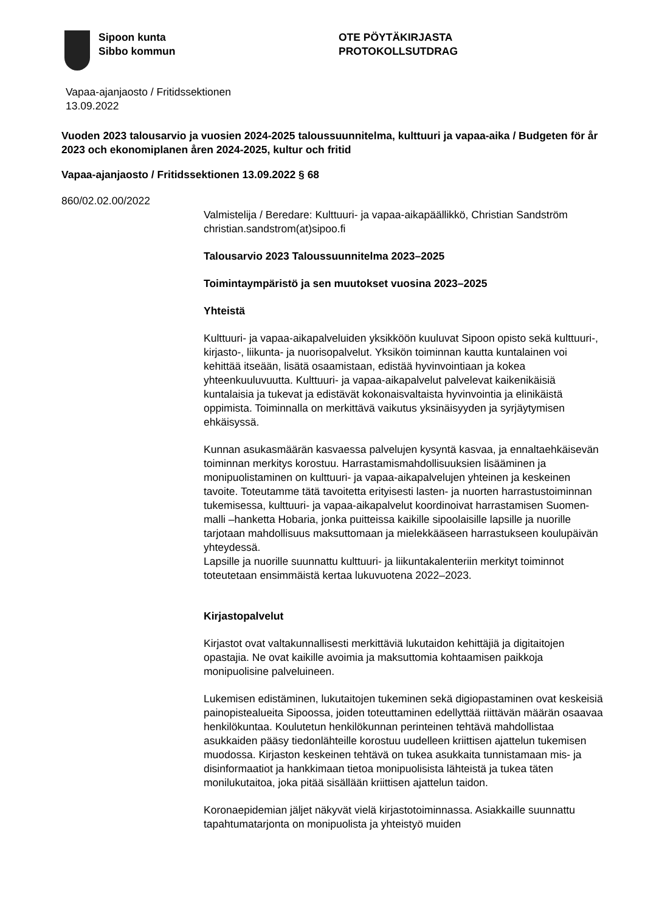Sipoon kunta
Sibbo kommun
OTE PÖYTÄKIRJASTA
PROTOKOLLSUTDRAG
Vapaa-ajanjaosto / Fritidssektionen
13.09.2022
Vuoden 2023 talousarvio ja vuosien 2024-2025 taloussuunnitelma, kulttuuri ja vapaa-aika / Budgeten för år 2023 och ekonomiplanen åren 2024-2025, kultur och fritid
Vapaa-ajanjaosto / Fritidssektionen 13.09.2022 § 68
860/02.02.00/2022
Valmistelija / Beredare: Kulttuuri- ja vapaa-aikapäällikkö, Christian Sandström christian.sandstrom(at)sipoo.fi
Talousarvio 2023 Taloussuunnitelma 2023–2025
Toimintaympäristö ja sen muutokset vuosina 2023–2025
Yhteistä
Kulttuuri- ja vapaa-aikapalveluiden yksikköön kuuluvat Sipoon opisto sekä kulttuuri-, kirjasto-, liikunta- ja nuorisopalvelut. Yksikön toiminnan kautta kuntalainen voi kehittää itseään, lisätä osaamistaan, edistää hyvinvointiaan ja kokea yhteenkuuluvuutta. Kulttuuri- ja vapaa-aikapalvelut palvelevat kaikenikäisiä kuntalaisia ja tukevat ja edistävät kokonaisvaltaista hyvinvointia ja elinikäistä oppimista. Toiminnalla on merkittävä vaikutus yksinäisyyden ja syrjäytymisen ehkäisyssä.
Kunnan asukasmäärän kasvaessa palvelujen kysyntä kasvaa, ja ennaltaehkäisevän toiminnan merkitys korostuu. Harrastamismahdollisuuksien lisääminen ja monipuolistaminen on kulttuuri- ja vapaa-aikapalvelujen yhteinen ja keskeinen tavoite. Toteutamme tätä tavoitetta erityisesti lasten- ja nuorten harrastustoiminnan tukemisessa, kulttuuri- ja vapaa-aikapalvelut koordinoivat harrastamisen Suomen-malli –hanketta Hobaria, jonka puitteissa kaikille sipoolaisille lapsille ja nuorille tarjotaan mahdollisuus maksuttomaan ja mielekkääseen harrastukseen koulupäivän yhteydessä.
Lapsille ja nuorille suunnattu kulttuuri- ja liikuntakalenteriin merkityt toiminnot toteutetaan ensimmäistä kertaa lukuvuotena 2022–2023.
Kirjastopalvelut
Kirjastot ovat valtakunnallisesti merkittäviä lukutaidon kehittäjiä ja digitaitojen opastajia. Ne ovat kaikille avoimia ja maksuttomia kohtaamisen paikkoja monipuolisine palveluineen.
Lukemisen edistäminen, lukutaitojen tukeminen sekä digiopastaminen ovat keskeisiä painopistealueita Sipoossa, joiden toteuttaminen edellyttää riittävän määrän osaavaa henkilökuntaa. Koulutetun henkilökunnan perinteinen tehtävä mahdollistaa asukkaiden pääsy tiedonlähteille korostuu uudelleen kriittisen ajattelun tukemisen muodossa. Kirjaston keskeinen tehtävä on tukea asukkaita tunnistamaan mis- ja disinformaatiot ja hankkimaan tietoa monipuolisista lähteistä ja tukea täten monilukutaitoa, joka pitää sisällään kriittisen ajattelun taidon.
Koronaepidemian jäljet näkyvät vielä kirjastotoiminnassa. Asiakkaille suunnattu tapahtumatarjonta on monipuolista ja yhteistyö muiden